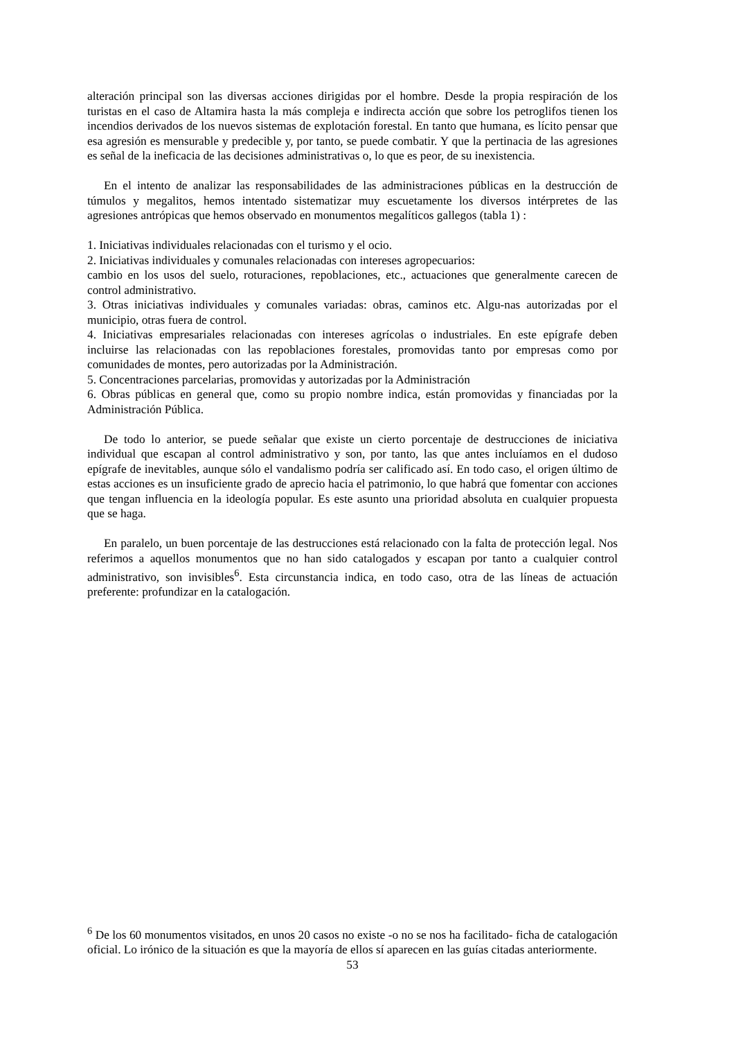alteración principal son las diversas acciones dirigidas por el hombre. Desde la propia respiración de los turistas en el caso de Altamira hasta la más compleja e indirecta acción que sobre los petroglifos tienen los incendios derivados de los nuevos sistemas de explotación forestal. En tanto que humana, es lícito pensar que esa agresión es mensurable y predecible y, por tanto, se puede combatir. Y que la pertinacia de las agresiones es señal de la ineficacia de las decisiones administrativas o, lo que es peor, de su inexistencia.
En el intento de analizar las responsabilidades de las administraciones públicas en la destrucción de túmulos y megalitos, hemos intentado sistematizar muy escuetamente los diversos intérpretes de las agresiones antrópicas que hemos observado en monumentos megalíticos gallegos (tabla 1) :
1. Iniciativas individuales relacionadas con el turismo y el ocio.
2. Iniciativas individuales y comunales relacionadas con intereses agropecuarios:
cambio en los usos del suelo, roturaciones, repoblaciones, etc., actuaciones que generalmente carecen de control administrativo.
3. Otras iniciativas individuales y comunales variadas: obras, caminos etc. Algu-nas autorizadas por el municipio, otras fuera de control.
4. Iniciativas empresariales relacionadas con intereses agrícolas o industriales. En este epígrafe deben incluirse las relacionadas con las repoblaciones forestales, promovidas tanto por empresas como por comunidades de montes, pero autorizadas por la Administración.
5. Concentraciones parcelarias, promovidas y autorizadas por la Administración
6. Obras públicas en general que, como su propio nombre indica, están promovidas y financiadas por la Administración Pública.
De todo lo anterior, se puede señalar que existe un cierto porcentaje de destrucciones de iniciativa individual que escapan al control administrativo y son, por tanto, las que antes incluíamos en el dudoso epígrafe de inevitables, aunque sólo el vandalismo podría ser calificado así. En todo caso, el origen último de estas acciones es un insuficiente grado de aprecio hacia el patrimonio, lo que habrá que fomentar con acciones que tengan influencia en la ideología popular. Es este asunto una prioridad absoluta en cualquier propuesta que se haga.
En paralelo, un buen porcentaje de las destrucciones está relacionado con la falta de protección legal. Nos referimos a aquellos monumentos que no han sido catalogados y escapan por tanto a cualquier control administrativo, son invisibles<sup>6</sup>. Esta circunstancia indica, en todo caso, otra de las líneas de actuación preferente: profundizar en la catalogación.
<sup>6</sup> De los 60 monumentos visitados, en unos 20 casos no existe -o no se nos ha facilitado- ficha de catalogación oficial. Lo irónico de la situación es que la mayoría de ellos sí aparecen en las guías citadas anteriormente.
53